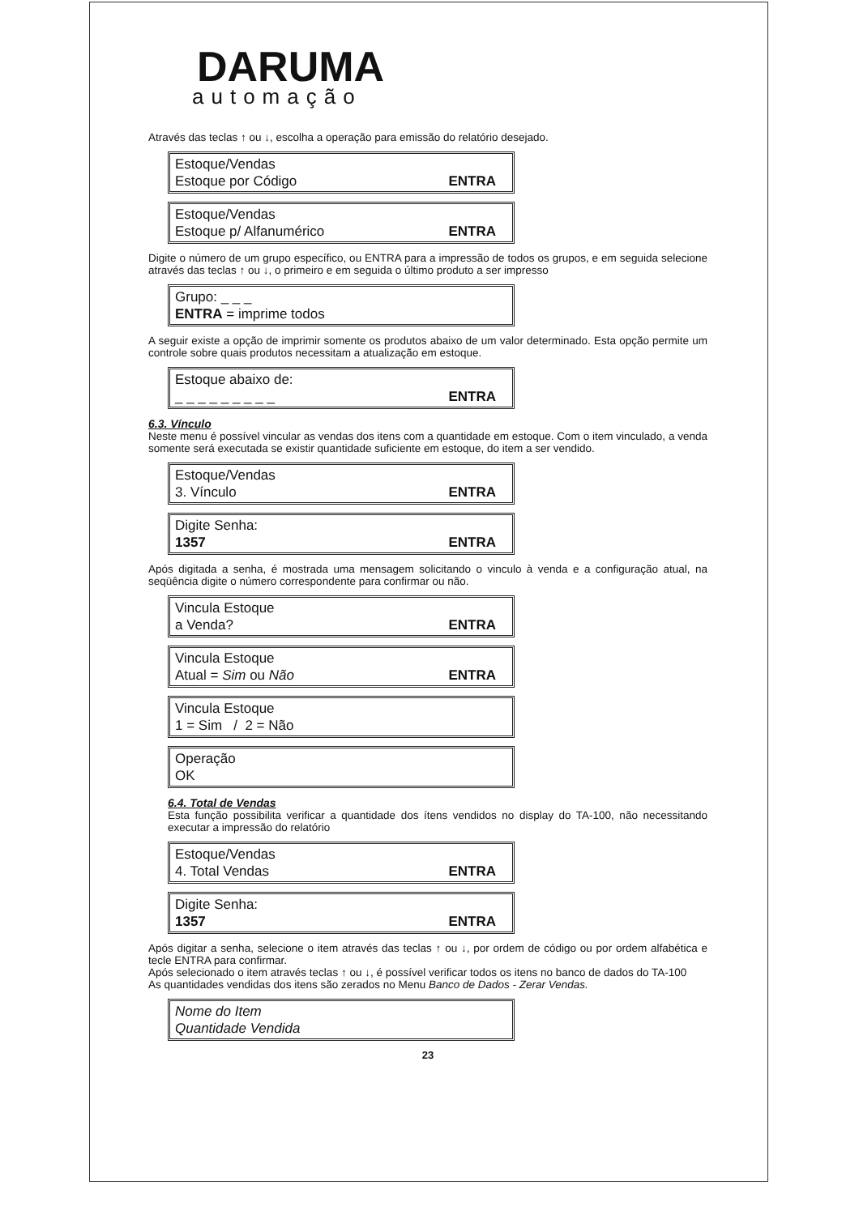DARUMA
automação
Através das teclas ↑ ou ↓, escolha a operação para emissão do relatório desejado.
Estoque/Vendas
Estoque por Código ENTRA
Estoque/Vendas
Estoque p/ Alfanumérico ENTRA
Digite o número de um grupo específico, ou ENTRA para a impressão de todos os grupos, e em seguida selecione através das teclas ↑ ou ↓, o primeiro e em seguida o último produto a ser impresso
Grupo: _ _ _
ENTRA = imprime todos
A seguir existe a opção de imprimir somente os produtos abaixo de um valor determinado. Esta opção permite um controle sobre quais produtos necessitam a atualização em estoque.
Estoque abaixo de:
_ _ _ _ _ _ _ _ _ ENTRA
6.3. Vínculo
Neste menu é possível vincular as vendas dos itens com a quantidade em estoque. Com o item vinculado, a venda somente será executada se existir quantidade suficiente em estoque, do item a ser vendido.
Estoque/Vendas
3. Vínculo ENTRA
Digite Senha:
1357 ENTRA
Após digitada a senha, é mostrada uma mensagem solicitando o vinculo à venda e a configuração atual, na seqüência digite o número correspondente para confirmar ou não.
Vincula Estoque
a Venda? ENTRA
Vincula Estoque
Atual = Sim ou Não ENTRA
Vincula Estoque
1 = Sim / 2 = Não
Operação
OK
6.4. Total de Vendas
Esta função possibilita verificar a quantidade dos ítens vendidos no display do TA-100, não necessitando executar a impressão do relatório
Estoque/Vendas
4. Total Vendas ENTRA
Digite Senha:
1357 ENTRA
Após digitar a senha, selecione o item através das teclas ↑ ou ↓, por ordem de código ou por ordem alfabética e tecle ENTRA para confirmar.
Após selecionado o item através teclas ↑ ou ↓, é possível verificar todos os itens no banco de dados do TA-100
As quantidades vendidas dos itens são zerados no Menu Banco de Dados - Zerar Vendas.
Nome do Item
Quantidade Vendida
23